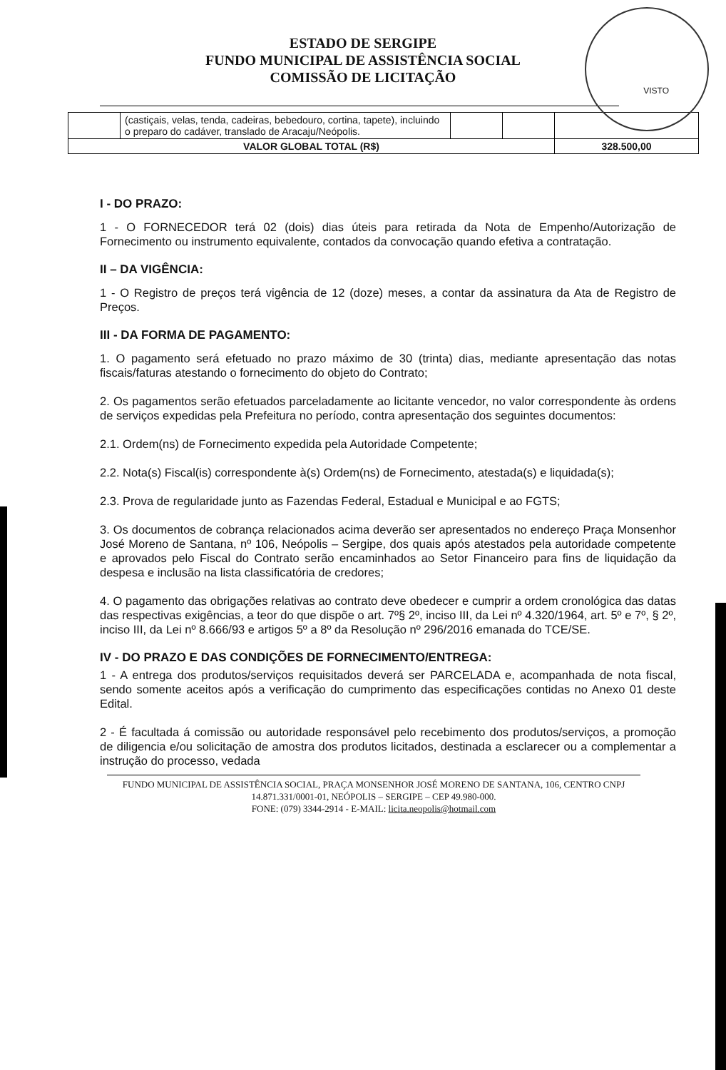ESTADO DE SERGIPE
FUNDO MUNICIPAL DE ASSISTÊNCIA SOCIAL
COMISSÃO DE LICITAÇÃO
VISTO
| | (castiçais, velas, tenda, cadeiras, bebedouro, cortina, tapete), incluindo o preparo do cadáver, translado de Aracaju/Neópolis. | | | |
| VALOR GLOBAL TOTAL (R$) | | | | 328.500,00 |
I - DO PRAZO:
1 - O FORNECEDOR terá 02 (dois) dias úteis para retirada da Nota de Empenho/Autorização de Fornecimento ou instrumento equivalente, contados da convocação quando efetiva a contratação.
II – DA VIGÊNCIA:
1 - O Registro de preços terá vigência de 12 (doze) meses, a contar da assinatura da Ata de Registro de Preços.
III - DA FORMA DE PAGAMENTO:
1. O pagamento será efetuado no prazo máximo de 30 (trinta) dias, mediante apresentação das notas fiscais/faturas atestando o fornecimento do objeto do Contrato;
2. Os pagamentos serão efetuados parceladamente ao licitante vencedor, no valor correspondente às ordens de serviços expedidas pela Prefeitura no período, contra apresentação dos seguintes documentos:
2.1. Ordem(ns) de Fornecimento expedida pela Autoridade Competente;
2.2. Nota(s) Fiscal(is) correspondente à(s) Ordem(ns) de Fornecimento, atestada(s) e liquidada(s);
2.3. Prova de regularidade junto as Fazendas Federal, Estadual e Municipal e ao FGTS;
3. Os documentos de cobrança relacionados acima deverão ser apresentados no endereço Praça Monsenhor José Moreno de Santana, nº 106, Neópolis – Sergipe, dos quais após atestados pela autoridade competente e aprovados pelo Fiscal do Contrato serão encaminhados ao Setor Financeiro para fins de liquidação da despesa e inclusão na lista classificatória de credores;
4. O pagamento das obrigações relativas ao contrato deve obedecer e cumprir a ordem cronológica das datas das respectivas exigências, a teor do que dispõe o art. 7º§ 2º, inciso III, da Lei nº 4.320/1964, art. 5º e 7º, § 2º, inciso III, da Lei nº 8.666/93 e artigos 5º a 8º da Resolução nº 296/2016 emanada do TCE/SE.
IV - DO PRAZO E DAS CONDIÇÕES DE FORNECIMENTO/ENTREGA:
1 - A entrega dos produtos/serviços requisitados deverá ser PARCELADA e, acompanhada de nota fiscal, sendo somente aceitos após a verificação do cumprimento das especificações contidas no Anexo 01 deste Edital.
2 - É facultada á comissão ou autoridade responsável pelo recebimento dos produtos/serviços, a promoção de diligencia e/ou solicitação de amostra dos produtos licitados, destinada a esclarecer ou a complementar a instrução do processo, vedada
FUNDO MUNICIPAL DE ASSISTÊNCIA SOCIAL, PRAÇA MONSENHOR JOSÉ MORENO DE SANTANA, 106, CENTRO CNPJ 14.871.331/0001-01, NEÓPOLIS – SERGIPE – CEP 49.980-000.
FONE: (079) 3344-2914 - E-MAIL: licita.neopolis@hotmail.com